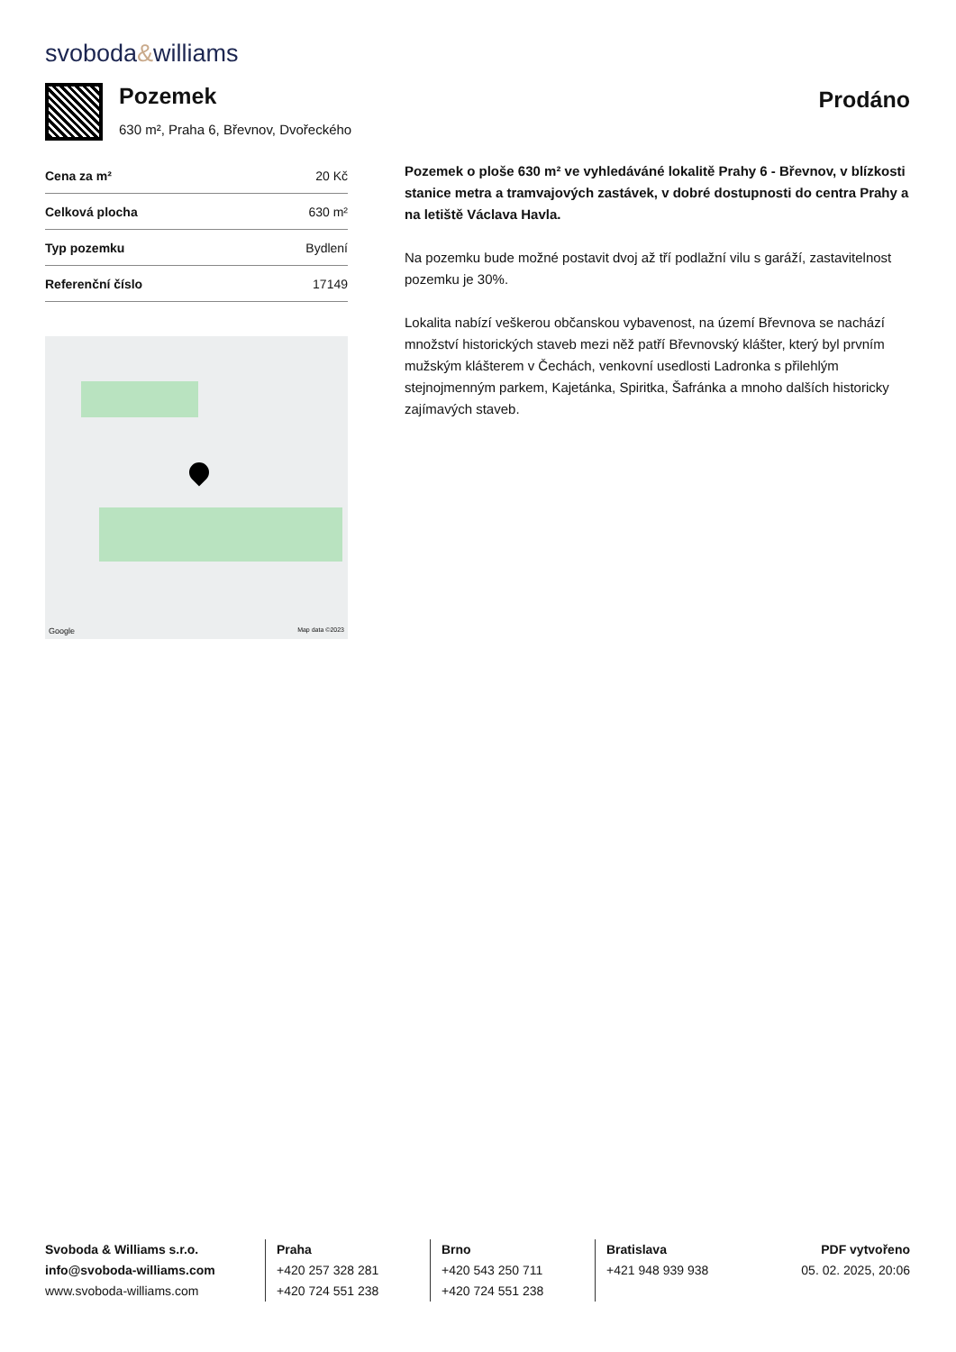svoboda&williams
Pozemek
630 m², Praha 6, Břevnov, Dvořeckého
Prodáno
| Cena za m² | 20 Kč |
| Celková plocha | 630 m² |
| Typ pozemku | Bydlení |
| Referenční číslo | 17149 |
Google Map data ©2023
Pozemek o ploše 630 m² ve vyhledáváné lokalitě Prahy 6 - Břevnov, v blízkosti stanice metra a tramvajových zastávek, v dobré dostupnosti do centra Prahy a na letiště Václava Havla.
Na pozemku bude možné postavit dvoj až tří podlažní vilu s garáží, zastavitelnost pozemku je 30%.
Lokalita nabízí veškerou občanskou vybavenost, na území Břevnova se nachází množství historických staveb mezi něž patří Břevnovský klášter, který byl prvním mužským klášterem v Čechách, venkovní usedlosti Ladronka s přilehlým stejnojmenným parkem, Kajetánka, Spiritka, Šafránka a mnoho dalších historicky zajímavých staveb.
Svoboda & Williams s.r.o.
info@svoboda-williams.com
www.svoboda-williams.com
Praha
+420 257 328 281
+420 724 551 238
Brno
+420 543 250 711
+420 724 551 238
Bratislava
+421 948 939 938
PDF vytvořeno
05. 02. 2025, 20:06